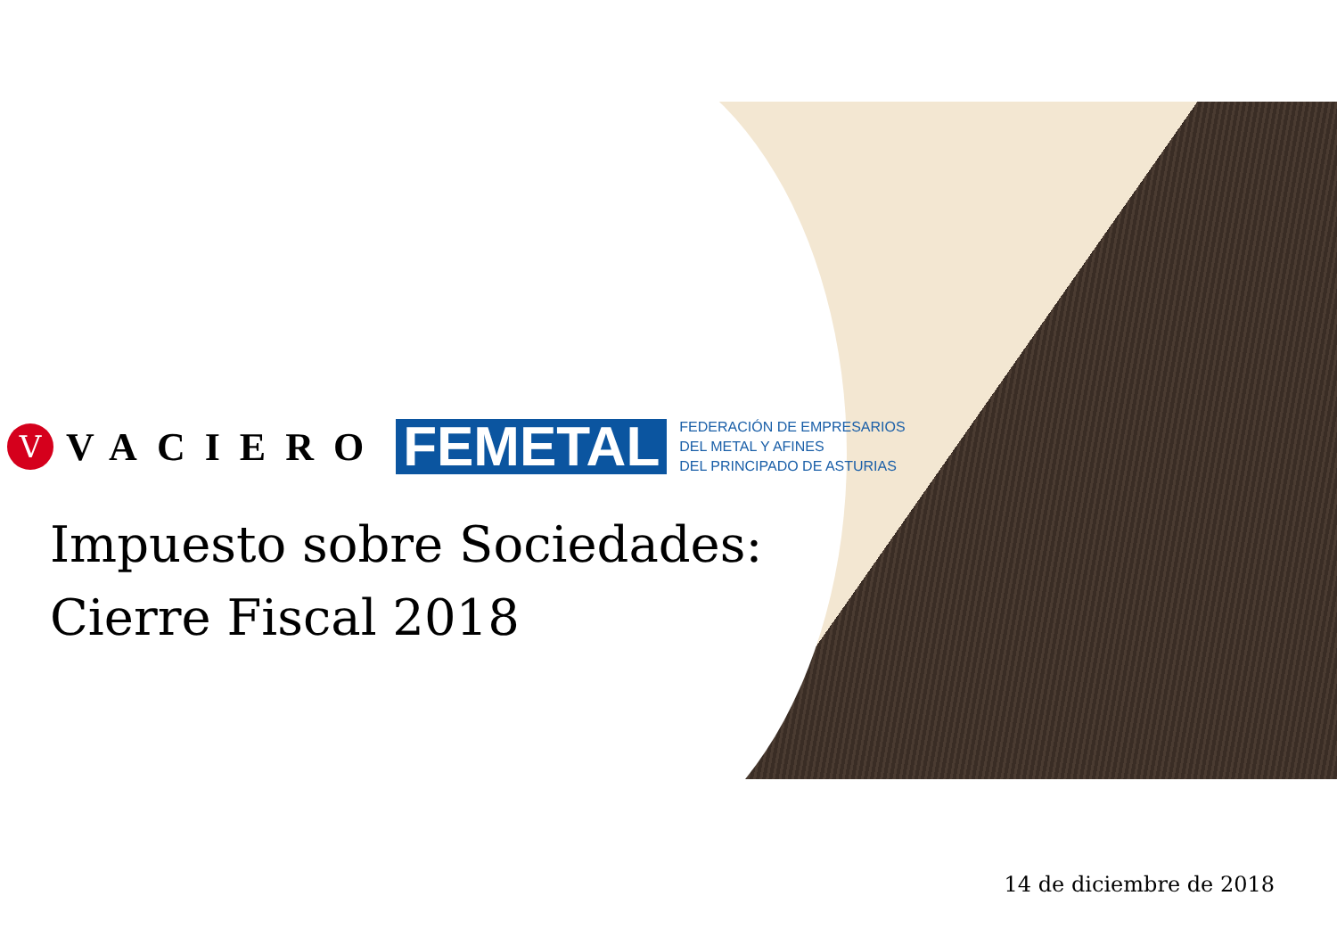V
VACIERO
FEMETAL
FEDERACIÓN DE EMPRESARIOS
DEL METAL Y AFINES
DEL PRINCIPADO DE ASTURIAS
Impuesto sobre Sociedades:
Cierre Fiscal 2018
14 de diciembre de 2018